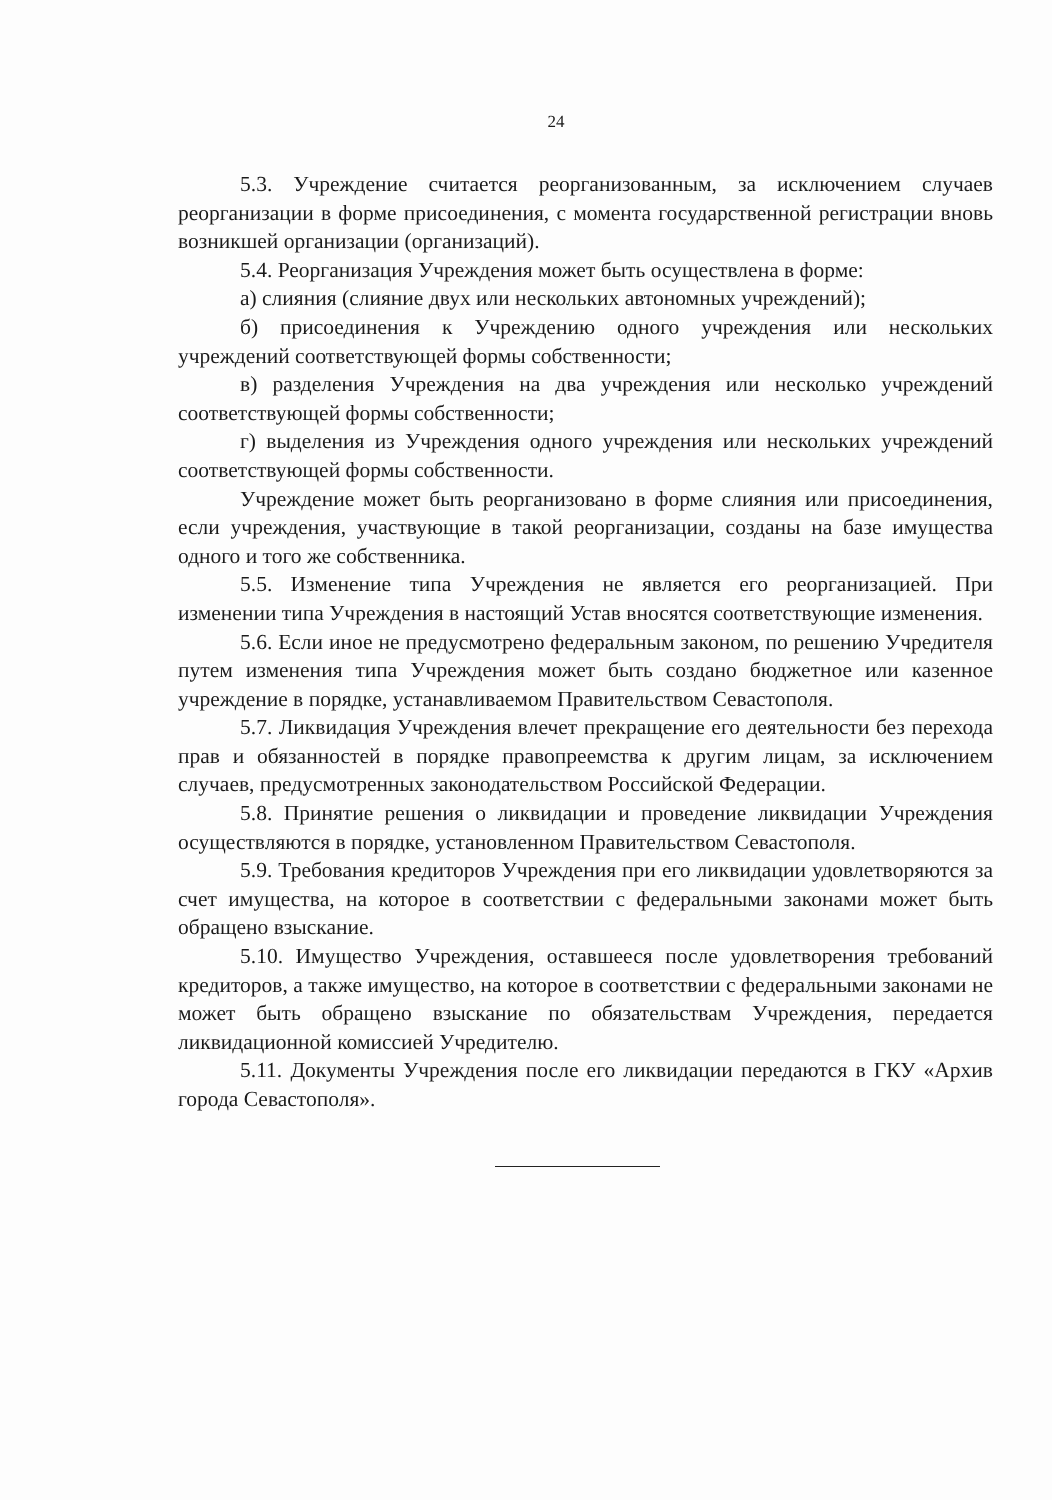24
5.3. Учреждение считается реорганизованным, за исключением случаев реорганизации в форме присоединения, с момента государственной регистрации вновь возникшей организации (организаций).
5.4. Реорганизация Учреждения может быть осуществлена в форме:
а) слияния (слияние двух или нескольких автономных учреждений);
б) присоединения к Учреждению одного учреждения или нескольких учреждений соответствующей формы собственности;
в) разделения Учреждения на два учреждения или несколько учреждений соответствующей формы собственности;
г) выделения из Учреждения одного учреждения или нескольких учреждений соответствующей формы собственности.
Учреждение может быть реорганизовано в форме слияния или присоединения, если учреждения, участвующие в такой реорганизации, созданы на базе имущества одного и того же собственника.
5.5. Изменение типа Учреждения не является его реорганизацией. При изменении типа Учреждения в настоящий Устав вносятся соответствующие изменения.
5.6. Если иное не предусмотрено федеральным законом, по решению Учредителя путем изменения типа Учреждения может быть создано бюджетное или казенное учреждение в порядке, устанавливаемом Правительством Севастополя.
5.7. Ликвидация Учреждения влечет прекращение его деятельности без перехода прав и обязанностей в порядке правопреемства к другим лицам, за исключением случаев, предусмотренных законодательством Российской Федерации.
5.8. Принятие решения о ликвидации и проведение ликвидации Учреждения осуществляются в порядке, установленном Правительством Севастополя.
5.9. Требования кредиторов Учреждения при его ликвидации удовлетворяются за счет имущества, на которое в соответствии с федеральными законами может быть обращено взыскание.
5.10. Имущество Учреждения, оставшееся после удовлетворения требований кредиторов, а также имущество, на которое в соответствии с федеральными законами не может быть обращено взыскание по обязательствам Учреждения, передается ликвидационной комиссией Учредителю.
5.11. Документы Учреждения после его ликвидации передаются в ГКУ «Архив города Севастополя».